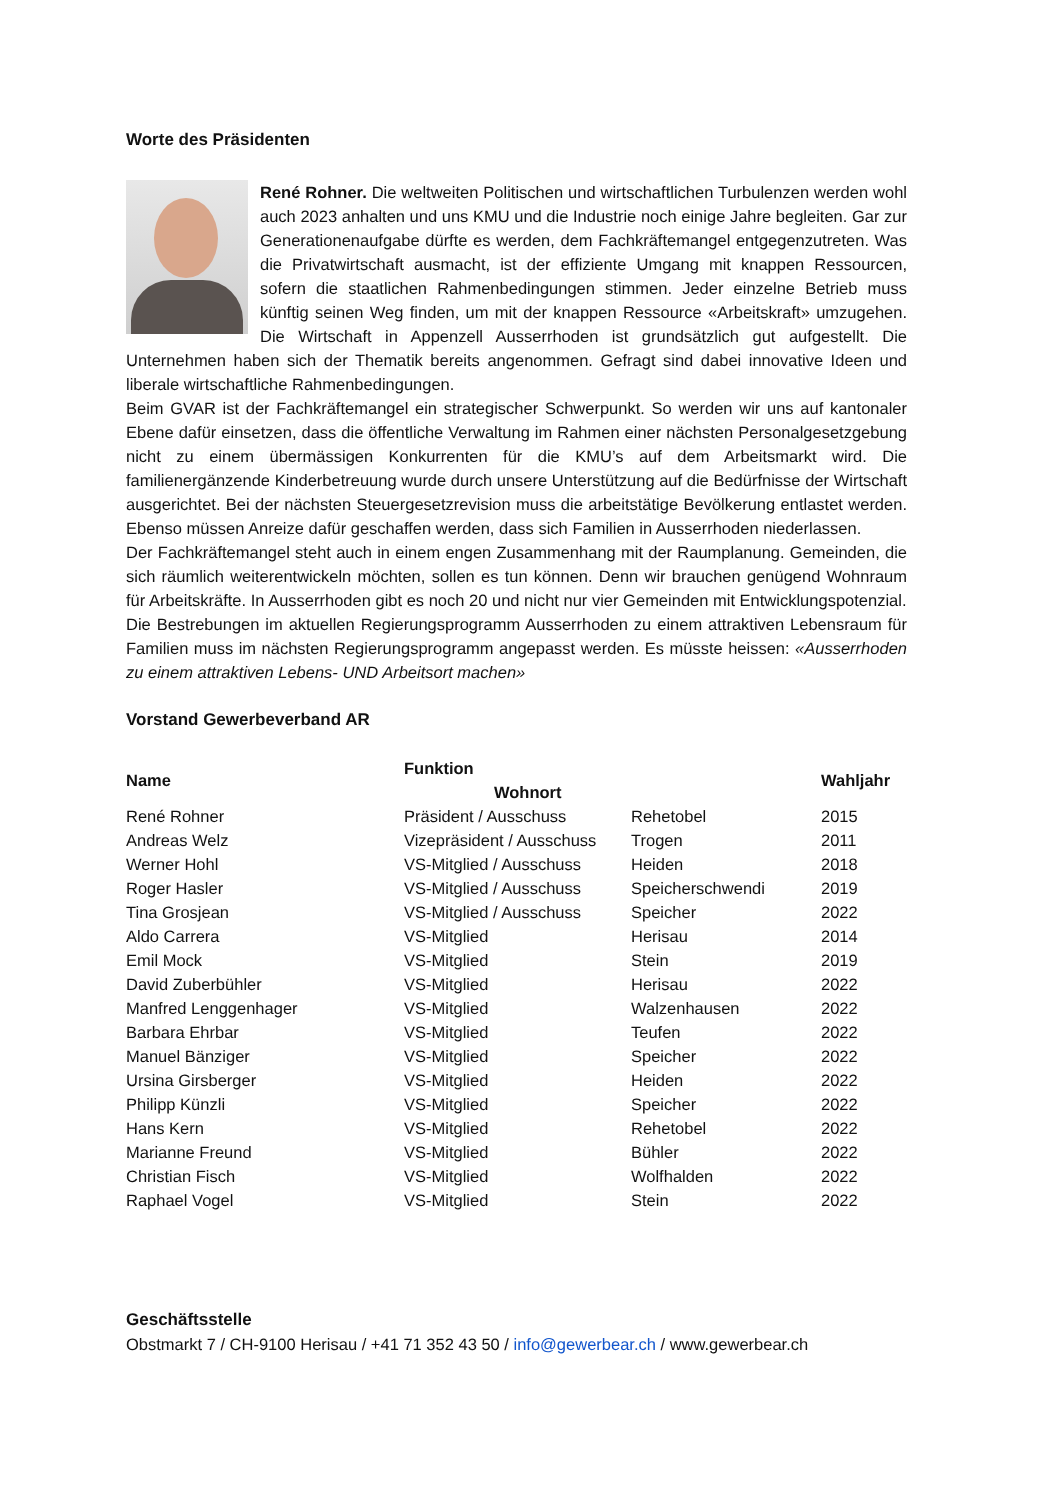Worte des Präsidenten
René Rohner. Die weltweiten Politischen und wirtschaftlichen Turbulenzen werden wohl auch 2023 anhalten und uns KMU und die Industrie noch einige Jahre begleiten. Gar zur Generationenaufgabe dürfte es werden, dem Fachkräftemangel entgegenzutreten. Was die Privatwirtschaft ausmacht, ist der effiziente Umgang mit knappen Ressourcen, sofern die staatlichen Rahmenbedingungen stimmen. Jeder einzelne Betrieb muss künftig seinen Weg finden, um mit der knappen Ressource «Arbeitskraft» umzugehen. Die Wirtschaft in Appenzell Ausserrhoden ist grundsätzlich gut aufgestellt. Die Unternehmen haben sich der Thematik bereits angenommen. Gefragt sind dabei innovative Ideen und liberale wirtschaftliche Rahmenbedingungen.
Beim GVAR ist der Fachkräftemangel ein strategischer Schwerpunkt. So werden wir uns auf kantonaler Ebene dafür einsetzen, dass die öffentliche Verwaltung im Rahmen einer nächsten Personalgesetzgebung nicht zu einem übermässigen Konkurrenten für die KMU’s auf dem Arbeitsmarkt wird. Die familienergänzende Kinderbetreuung wurde durch unsere Unterstützung auf die Bedürfnisse der Wirtschaft ausgerichtet. Bei der nächsten Steuergesetzrevision muss die arbeitstätige Bevölkerung entlastet werden. Ebenso müssen Anreize dafür geschaffen werden, dass sich Familien in Ausserrhoden niederlassen.
Der Fachkräftemangel steht auch in einem engen Zusammenhang mit der Raumplanung. Gemeinden, die sich räumlich weiterentwickeln möchten, sollen es tun können. Denn wir brauchen genügend Wohnraum für Arbeitskräfte. In Ausserrhoden gibt es noch 20 und nicht nur vier Gemeinden mit Entwicklungspotenzial.
Die Bestrebungen im aktuellen Regierungsprogramm Ausserrhoden zu einem attraktiven Lebensraum für Familien muss im nächsten Regierungsprogramm angepasst werden. Es müsste heissen: «Ausserrhoden zu einem attraktiven Lebens- UND Arbeitsort machen»
Vorstand Gewerbeverband AR
| Name | Funktion Wohnort | | Wahljahr |
| --- | --- | --- | --- |
| René Rohner | Präsident / Ausschuss | Rehetobel | 2015 |
| Andreas Welz | Vizepräsident / Ausschuss | Trogen | 2011 |
| Werner Hohl | VS-Mitglied / Ausschuss | Heiden | 2018 |
| Roger Hasler | VS-Mitglied / Ausschuss | Speicherschwendi | 2019 |
| Tina Grosjean | VS-Mitglied / Ausschuss | Speicher | 2022 |
| Aldo Carrera | VS-Mitglied | Herisau | 2014 |
| Emil Mock | VS-Mitglied | Stein | 2019 |
| David Zuberbühler | VS-Mitglied | Herisau | 2022 |
| Manfred Lenggenhager | VS-Mitglied | Walzenhausen | 2022 |
| Barbara Ehrbar | VS-Mitglied | Teufen | 2022 |
| Manuel Bänziger | VS-Mitglied | Speicher | 2022 |
| Ursina Girsberger | VS-Mitglied | Heiden | 2022 |
| Philipp Künzli | VS-Mitglied | Speicher | 2022 |
| Hans Kern | VS-Mitglied | Rehetobel | 2022 |
| Marianne Freund | VS-Mitglied | Bühler | 2022 |
| Christian Fisch | VS-Mitglied | Wolfhalden | 2022 |
| Raphael Vogel | VS-Mitglied | Stein | 2022 |
Geschäftsstelle
Obstmarkt 7 / CH-9100 Herisau / +41 71 352 43 50 / info@gewerbear.ch / www.gewerbear.ch